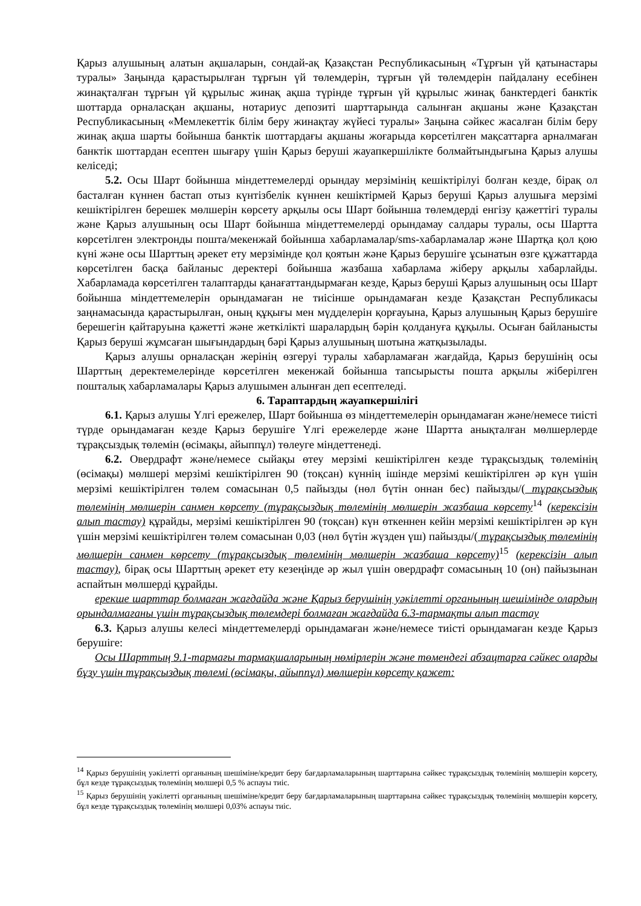Қарыз алушының алатын ақшаларын, сондай-ақ Қазақстан Республикасының «Тұрғын үй қатынастары туралы» Заңында қарастырылған тұрғын үй төлемдерін, тұрғын үй төлемдерін пайдалану есебінен жинақталған тұрғын үй құрылыс жинақ ақша түрінде тұрғын үй құрылыс жинақ банктердегі банктік шоттарда орналасқан ақшаны, нотариус депозиті шарттарында салынған ақшаны және Қазақстан Республикасының «Мемлекеттік білім беру жинақтау жүйесі туралы» Заңына сәйкес жасалған білім беру жинақ ақша шарты бойынша банктік шоттардағы ақшаны жоғарыда көрсетілген мақсаттарға арналмаған банктік шоттардан есептен шығару үшін Қарыз беруші жауапкершілікте болмайтындығына Қарыз алушы келіседі;
5.2. Осы Шарт бойынша міндеттемелерді орындау мерзімінің кешіктірілуі болған кезде, бірақ ол басталған күннен бастап отыз күнтізбелік күннен кешіктірмей Қарыз беруші Қарыз алушыға мерзімі кешіктірілген берешек мөлшерін көрсету арқылы осы Шарт бойынша төлемдерді енгізу қажеттігі туралы және Қарыз алушының осы Шарт бойынша міндеттемелерді орындамау салдары туралы, осы Шартта көрсетілген электронды пошта/мекенжай бойынша хабарламалар/sms-хабарламалар және Шартқа қол қою күні және осы Шарттың әрекет ету мерзімінде қол қоятын және Қарыз берушіге ұсынатын өзге құжаттарда көрсетілген басқа байланыс деректері бойынша жазбаша хабарлама жіберу арқылы хабарлайды. Хабарламада көрсетілген талаптарды қанағаттандырмаған кезде, Қарыз беруші Қарыз алушының осы Шарт бойынша міндеттемелерін орындамаған не тиісінше орындамаған кезде Қазақстан Республикасы заңнамасында қарастырылған, оның құқығы мен мүдделерін қорғауына, Қарыз алушының Қарыз берушіге берешегін қайтаруына қажетті және жеткілікті шаралардың бәрін қолдануға құқылы. Осыған байланысты Қарыз беруші жұмсаған шығындардың бәрі Қарыз алушының шотына жатқызылады.
Қарыз алушы орналасқан жерінің өзгеруі туралы хабарламаған жағдайда, Қарыз берушінің осы Шарттың деректемелерінде көрсетілген мекенжай бойынша тапсырысты пошта арқылы жіберілген пошталық хабарламалары Қарыз алушымен алынған деп есептеледі.
6. Тараптардың жауапкершілігі
6.1. Қарыз алушы Үлгі ережелер, Шарт бойынша өз міндеттемелерін орындамаған және/немесе тиісті түрде орындамаған кезде Қарыз берушіге Үлгі ережелерде және Шартта анықталған мөлшерлерде тұрақсыздық төлемін (өсімақы, айыппұл) төлеуге міндеттенеді.
6.2. Овердрафт және/немесе сыйақы өтеу мерзімі кешіктірілген кезде тұрақсыздық төлемінің (өсімақы) мөлшері мерзімі кешіктірілген 90 (тоқсан) күннің ішінде мерзімі кешіктірілген әр күн үшін мерзімі кешіктірілген төлем сомасынан 0,5 пайызды (нөл бүтін оннан бес) пайызды/( тұрақсыздық төлемінің мөлшерін санмен көрсету (тұрақсыздық төлемінің мөлшерін жазбаша көрсету<sup>14</sup> (керексізін алып тастау) құрайды, мерзімі кешіктірілген 90 (тоқсан) күн өткеннен кейін мерзімі кешіктірілген әр күн үшін мерзімі кешіктірілген төлем сомасынан 0,03 (нөл бүтін жүзден үш) пайызды/( тұрақсыздық төлемінің мөлшерін санмен көрсету (тұрақсыздық төлемінің мөлшерін жазбаша көрсету)<sup>15</sup> (керексізін алып тастау), бірақ осы Шарттың әрекет ету кезеңінде әр жыл үшін овердрафт сомасының 10 (он) пайызынан аспайтын мөлшерді құрайды.
ерекше шарттар болмаған жағдайда және Қарыз берушінің уәкілетті органының шешімінде олардың орындалмағаны үшін тұрақсыздық төлемдері болмаған жағдайда 6.3-тармақты алып тастау
6.3. Қарыз алушы келесі міндеттемелерді орындамаған және/немесе тиісті орындамаған кезде Қарыз берушіге:
Осы Шарттың 9.1-тармағы тармақшаларының нөмірлерін және төмендегі абзацтарға сәйкес оларды бұзу үшін тұрақсыздық төлемі (өсімақы, айыппұл) мөлшерін көрсету қажет:
<sup>14</sup> Қарыз берушінің уәкілетті органының шешіміне/кредит беру бағдарламаларының шарттарына сәйкес тұрақсыздық төлемінің мөлшерін көрсету, бұл кезде тұрақсыздық төлемінің мөлшері 0,5 % аспауы тиіс.
<sup>15</sup> Қарыз берушінің уәкілетті органының шешіміне/кредит беру бағдарламаларының шарттарына сәйкес тұрақсыздық төлемінің мөлшерін көрсету, бұл кезде тұрақсыздық төлемінің мөлшері 0,03% аспауы тиіс.